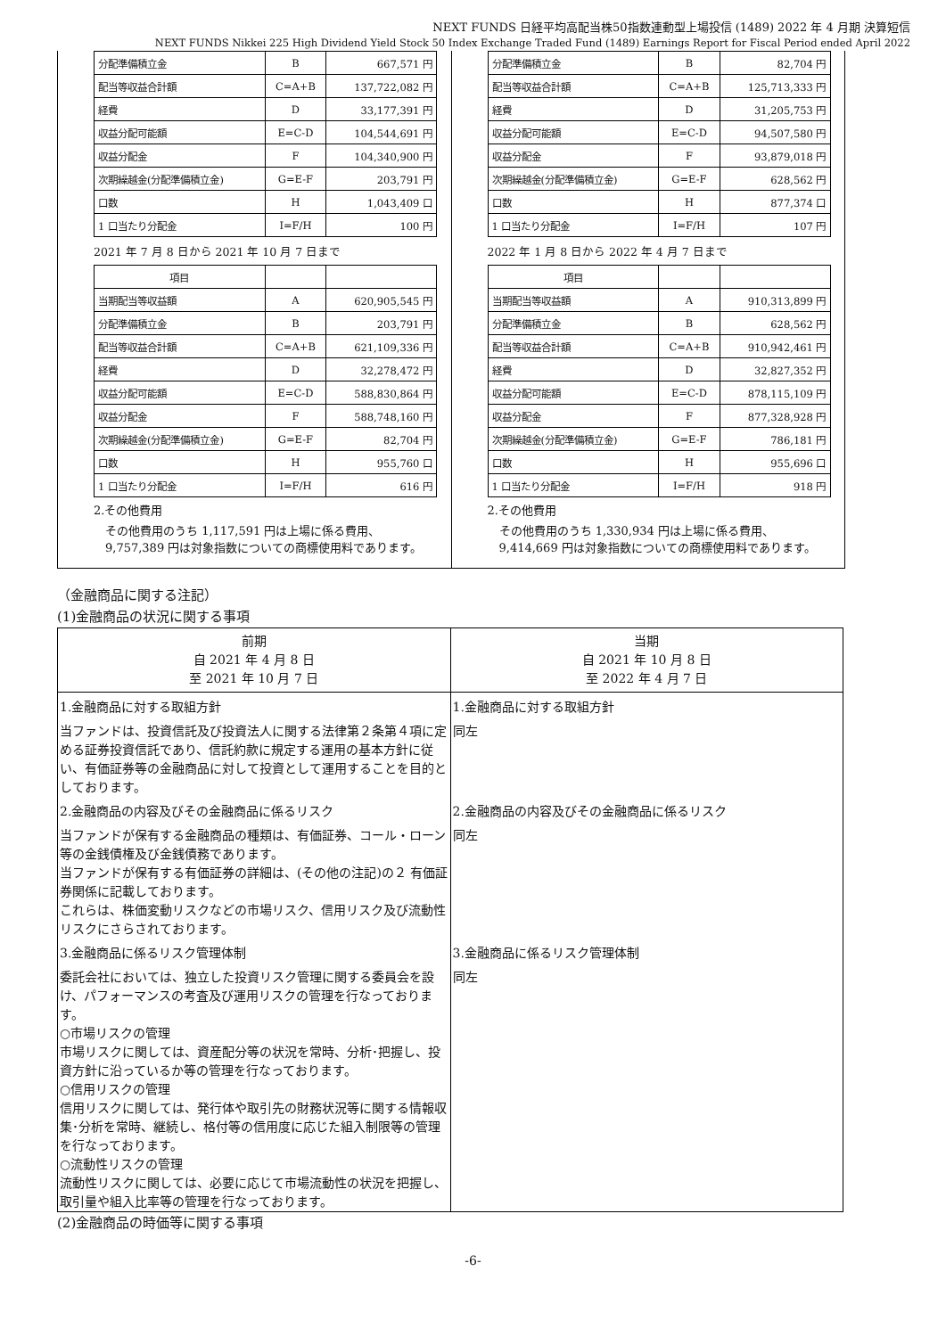NEXT FUNDS 日経平均高配当株50指数連動型上場投信 (1489) 2022 年 4 月期 決算短信
NEXT FUNDS Nikkei 225 High Dividend Yield Stock 50 Index Exchange Traded Fund (1489) Earnings Report for Fiscal Period ended April 2022
| 分配準備積立金 | B | 667,571 円 |
| 配当等収益合計額 | C=A+B | 137,722,082 円 |
| 経費 | D | 33,177,391 円 |
| 収益分配可能額 | E=C-D | 104,544,691 円 |
| 収益分配金 | F | 104,340,900 円 |
| 次期繰越金(分配準備積立金) | G=E-F | 203,791 円 |
| 口数 | H | 1,043,409 口 |
| 1 口当たり分配金 | I=F/H | 100 円 |
2021 年 7 月 8 日から 2021 年 10 月 7 日まで
| 項目 | | |
| 当期配当等収益額 | A | 620,905,545 円 |
| 分配準備積立金 | B | 203,791 円 |
| 配当等収益合計額 | C=A+B | 621,109,336 円 |
| 経費 | D | 32,278,472 円 |
| 収益分配可能額 | E=C-D | 588,830,864 円 |
| 収益分配金 | F | 588,748,160 円 |
| 次期繰越金(分配準備積立金) | G=E-F | 82,704 円 |
| 口数 | H | 955,760 口 |
| 1 口当たり分配金 | I=F/H | 616 円 |
2.その他費用
　その他費用のうち 1,117,591 円は上場に係る費用、
　9,757,389 円は対象指数についての商標使用料であります。
| 分配準備積立金 | B | 82,704 円 |
| 配当等収益合計額 | C=A+B | 125,713,333 円 |
| 経費 | D | 31,205,753 円 |
| 収益分配可能額 | E=C-D | 94,507,580 円 |
| 収益分配金 | F | 93,879,018 円 |
| 次期繰越金(分配準備積立金) | G=E-F | 628,562 円 |
| 口数 | H | 877,374 口 |
| 1 口当たり分配金 | I=F/H | 107 円 |
2022 年 1 月 8 日から 2022 年 4 月 7 日まで
| 項目 | | |
| 当期配当等収益額 | A | 910,313,899 円 |
| 分配準備積立金 | B | 628,562 円 |
| 配当等収益合計額 | C=A+B | 910,942,461 円 |
| 経費 | D | 32,827,352 円 |
| 収益分配可能額 | E=C-D | 878,115,109 円 |
| 収益分配金 | F | 877,328,928 円 |
| 次期繰越金(分配準備積立金) | G=E-F | 786,181 円 |
| 口数 | H | 955,696 口 |
| 1 口当たり分配金 | I=F/H | 918 円 |
2.その他費用
　その他費用のうち 1,330,934 円は上場に係る費用、
　9,414,669 円は対象指数についての商標使用料であります。
（金融商品に関する注記）
(1)金融商品の状況に関する事項
| 前期 自 2021 年 4 月 8 日 至 2021 年 10 月 7 日 | 当期 自 2021 年 10 月 8 日 至 2022 年 4 月 7 日 |
| --- | --- |
| 1.金融商品に対する取組方針 | 1.金融商品に対する取組方針 |
| 当ファンドは、投資信託及び投資法人に関する法律第２条第４項に定める証券投資信託であり、信託約款に規定する運用の基本方針に従い、有価証券等の金融商品に対して投資として運用することを目的としております。 | 同左 |
| 2.金融商品の内容及びその金融商品に係るリスク | 2.金融商品の内容及びその金融商品に係るリスク |
| 当ファンドが保有する金融商品の種類は、有価証券、コール・ローン等の金銭債権及び金銭債務であります。 当ファンドが保有する有価証券の詳細は、(その他の注記)の２ 有価証券関係に記載しております。 これらは、株価変動リスクなどの市場リスク、信用リスク及び流動性リスクにさらされております。 | 同左 |
| 3.金融商品に係るリスク管理体制 | 3.金融商品に係るリスク管理体制 |
| 委託会社においては、独立した投資リスク管理に関する委員会を設け、パフォーマンスの考査及び運用リスクの管理を行なっております。 ○市場リスクの管理 市場リスクに関しては、資産配分等の状況を常時、分析･把握し、投資方針に沿っているか等の管理を行なっております。 ○信用リスクの管理 信用リスクに関しては、発行体や取引先の財務状況等に関する情報収集･分析を常時、継続し、格付等の信用度に応じた組入制限等の管理を行なっております。 ○流動性リスクの管理 流動性リスクに関しては、必要に応じて市場流動性の状況を把握し、取引量や組入比率等の管理を行なっております。 | 同左 |
(2)金融商品の時価等に関する事項
-6-